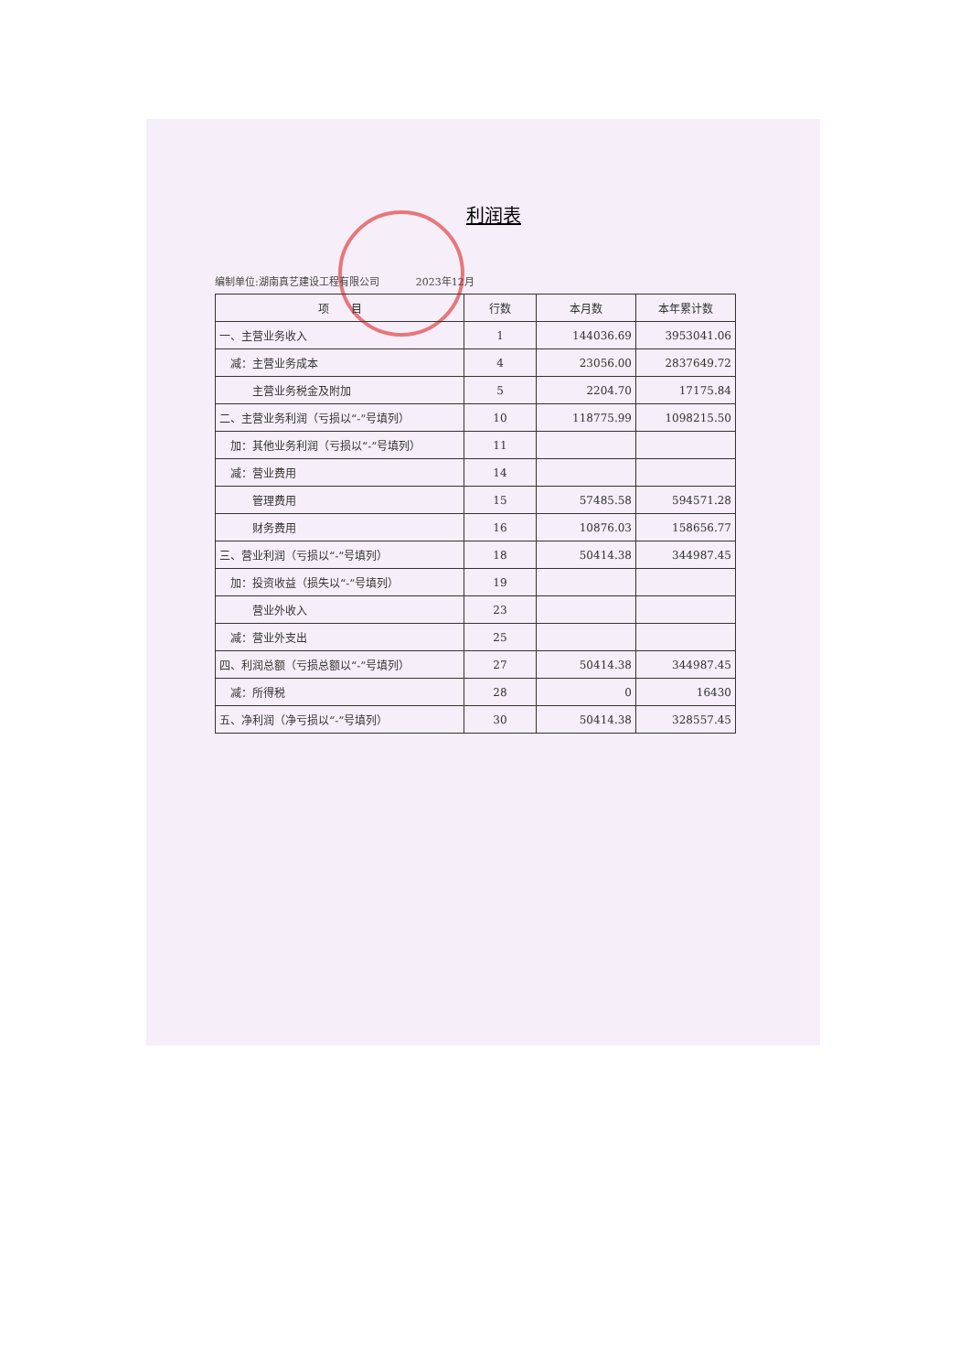利润表
编制单位:湖南真艺建设工程有限公司 2023年12月
| 项 目 | 行数 | 本月数 | 本年累计数 |
| --- | --- | --- | --- |
| 一、主营业务收入 | 1 | 144036.69 | 3953041.06 |
| 减：主营业务成本 | 4 | 23056.00 | 2837649.72 |
| 主营业务税金及附加 | 5 | 2204.70 | 17175.84 |
| 二、主营业务利润（亏损以“-”号填列） | 10 | 118775.99 | 1098215.50 |
| 加：其他业务利润（亏损以“-”号填列） | 11 | | |
| 减：营业费用 | 14 | | |
| 管理费用 | 15 | 57485.58 | 594571.28 |
| 财务费用 | 16 | 10876.03 | 158656.77 |
| 三、营业利润（亏损以“-”号填列） | 18 | 50414.38 | 344987.45 |
| 加：投资收益（损失以“-”号填列） | 19 | | |
| 营业外收入 | 23 | | |
| 减：营业外支出 | 25 | | |
| 四、利润总额（亏损总额以“-”号填列） | 27 | 50414.38 | 344987.45 |
| 减：所得税 | 28 | 0 | 16430 |
| 五、净利润（净亏损以“-”号填列） | 30 | 50414.38 | 328557.45 |